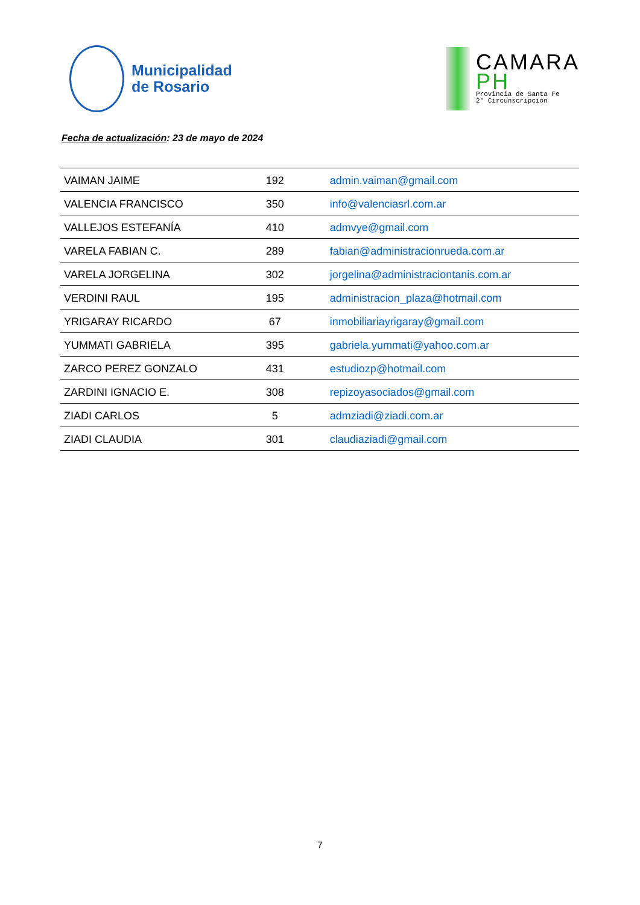Municipalidad
de Rosario
CAMARA
PH
Provincia de Santa Fe
2° Circunscripción
Fecha de actualización: 23 de mayo de 2024
| VAIMAN JAIME | 192 | admin.vaiman@gmail.com |
| VALENCIA FRANCISCO | 350 | info@valenciasrl.com.ar |
| VALLEJOS ESTEFANÍA | 410 | admvye@gmail.com |
| VARELA FABIAN C. | 289 | fabian@administracionrueda.com.ar |
| VARELA JORGELINA | 302 | jorgelina@administraciontanis.com.ar |
| VERDINI RAUL | 195 | administracion_plaza@hotmail.com |
| YRIGARAY RICARDO | 67 | inmobiliariayrigaray@gmail.com |
| YUMMATI GABRIELA | 395 | gabriela.yummati@yahoo.com.ar |
| ZARCO PEREZ GONZALO | 431 | estudiozp@hotmail.com |
| ZARDINI IGNACIO E. | 308 | repizoyasociados@gmail.com |
| ZIADI CARLOS | 5 | admziadi@ziadi.com.ar |
| ZIADI CLAUDIA | 301 | claudiaziadi@gmail.com |
7